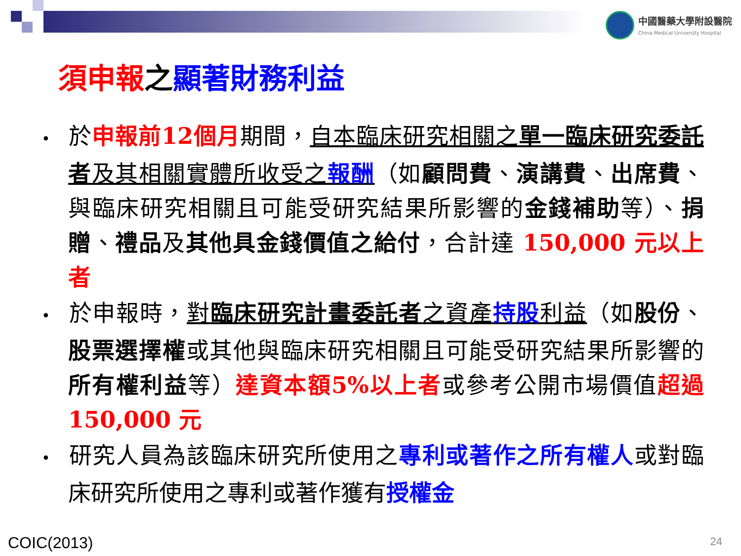中國醫藥大學附設醫院
China Medical University Hospital
須申報之顯著財務利益
• 於申報前12個月期間，自本臨床研究相關之單一臨床研究委託者及其相關實體所收受之報酬（如顧問費、演講費、出席費、與臨床研究相關且可能受研究結果所影響的金錢補助等）、捐贈、禮品及其他具金錢價值之給付，合計達 150,000 元以上者
• 於申報時，對臨床研究計畫委託者之資產持股利益（如股份、股票選擇權或其他與臨床研究相關且可能受研究結果所影響的所有權利益等）達資本額5%以上者或參考公開市場價值超過 150,000 元
• 研究人員為該臨床研究所使用之專利或著作之所有權人或對臨床研究所使用之專利或著作獲有授權金
COIC(2013) 24